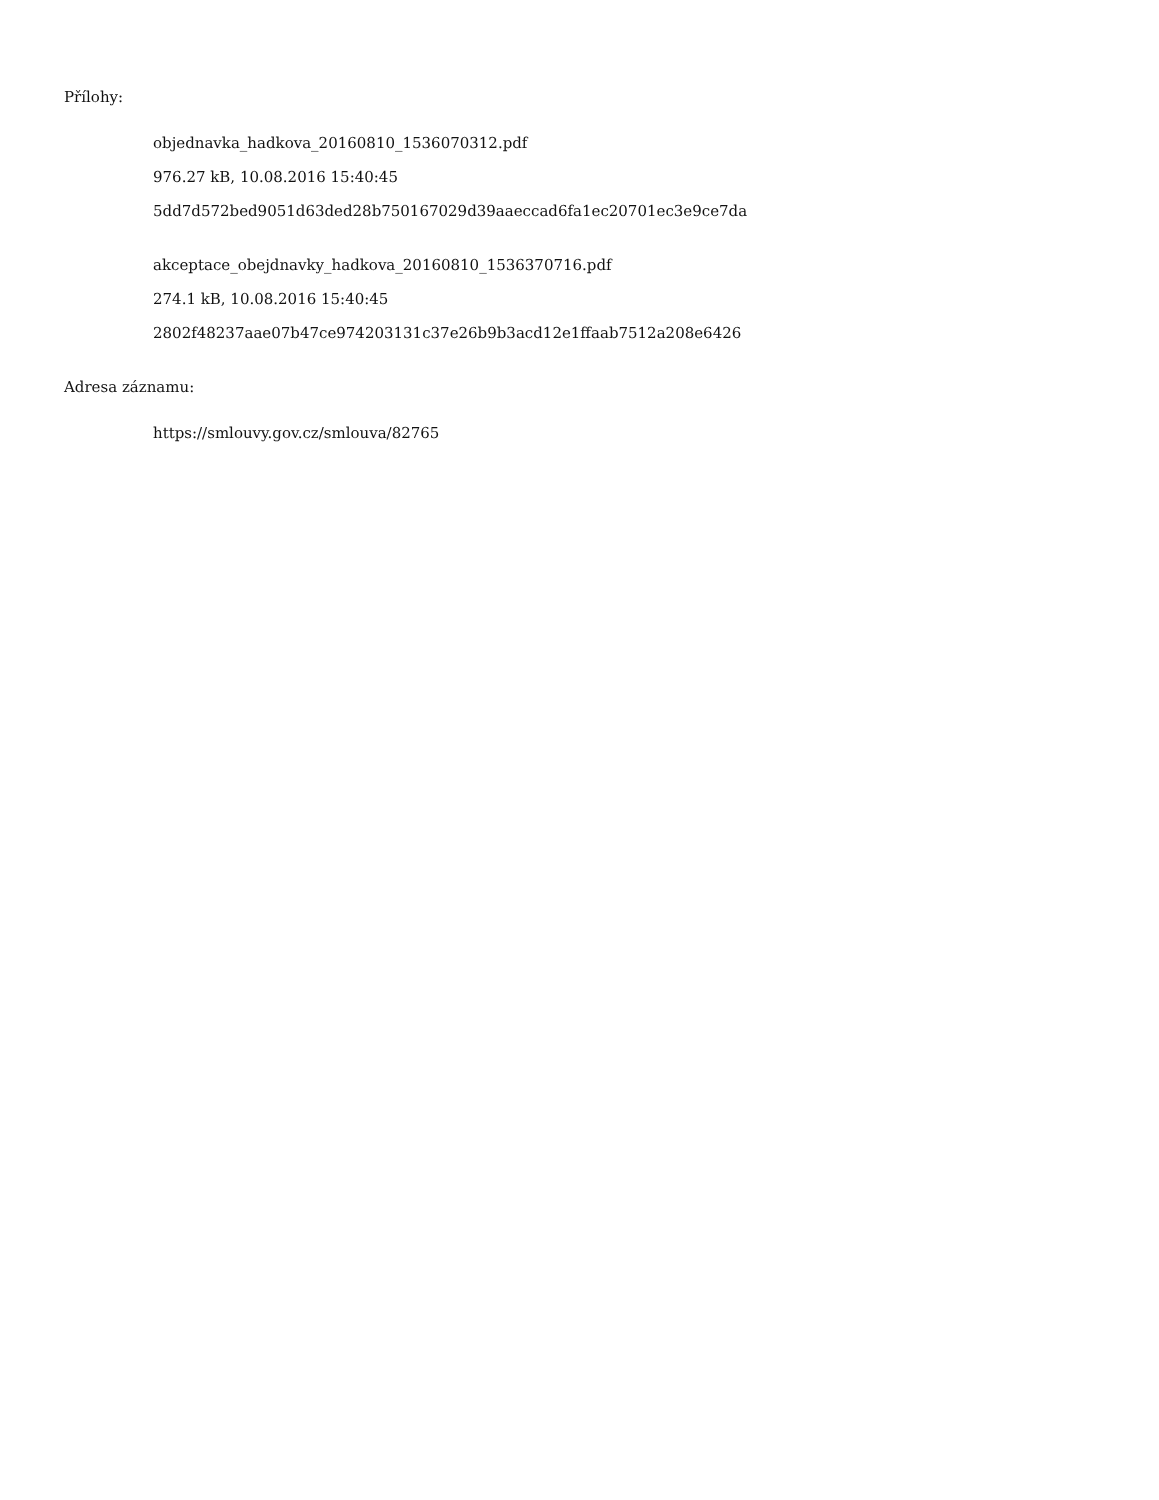Přílohy:
objednavka_hadkova_20160810_1536070312.pdf
976.27 kB, 10.08.2016 15:40:45
5dd7d572bed9051d63ded28b750167029d39aaeccad6fa1ec20701ec3e9ce7da
akceptace_obejdnavky_hadkova_20160810_1536370716.pdf
274.1 kB, 10.08.2016 15:40:45
2802f48237aae07b47ce974203131c37e26b9b3acd12e1ffaab7512a208e6426
Adresa záznamu:
https://smlouvy.gov.cz/smlouva/82765